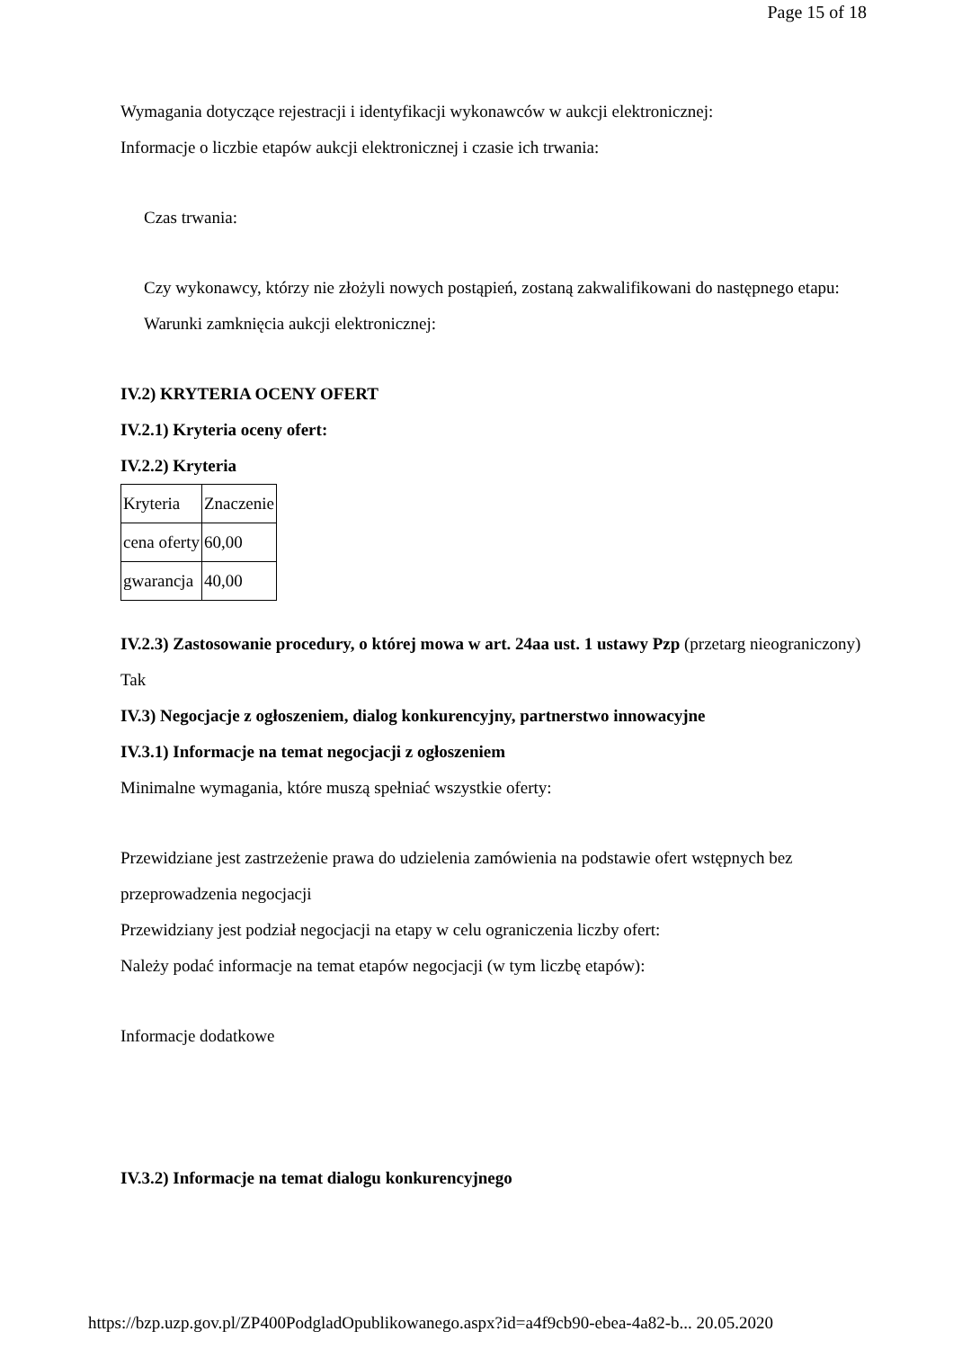Page 15 of 18
Wymagania dotyczące rejestracji i identyfikacji wykonawców w aukcji elektronicznej:
Informacje o liczbie etapów aukcji elektronicznej i czasie ich trwania:
Czas trwania:
Czy wykonawcy, którzy nie złożyli nowych postąpień, zostaną zakwalifikowani do następnego etapu:
Warunki zamknięcia aukcji elektronicznej:
IV.2) KRYTERIA OCENY OFERT
IV.2.1) Kryteria oceny ofert:
IV.2.2) Kryteria
| Kryteria | Znaczenie |
| cena oferty | 60,00 |
| gwarancja | 40,00 |
IV.2.3) Zastosowanie procedury, o której mowa w art. 24aa ust. 1 ustawy Pzp (przetarg nieograniczony)
Tak
IV.3) Negocjacje z ogłoszeniem, dialog konkurencyjny, partnerstwo innowacyjne
IV.3.1) Informacje na temat negocjacji z ogłoszeniem
Minimalne wymagania, które muszą spełniać wszystkie oferty:
Przewidziane jest zastrzeżenie prawa do udzielenia zamówienia na podstawie ofert wstępnych bez przeprowadzenia negocjacji
Przewidziany jest podział negocjacji na etapy w celu ograniczenia liczby ofert:
Należy podać informacje na temat etapów negocjacji (w tym liczbę etapów):
Informacje dodatkowe
IV.3.2) Informacje na temat dialogu konkurencyjnego
https://bzp.uzp.gov.pl/ZP400PodgladOpublikowanego.aspx?id=a4f9cb90-ebea-4a82-b... 20.05.2020